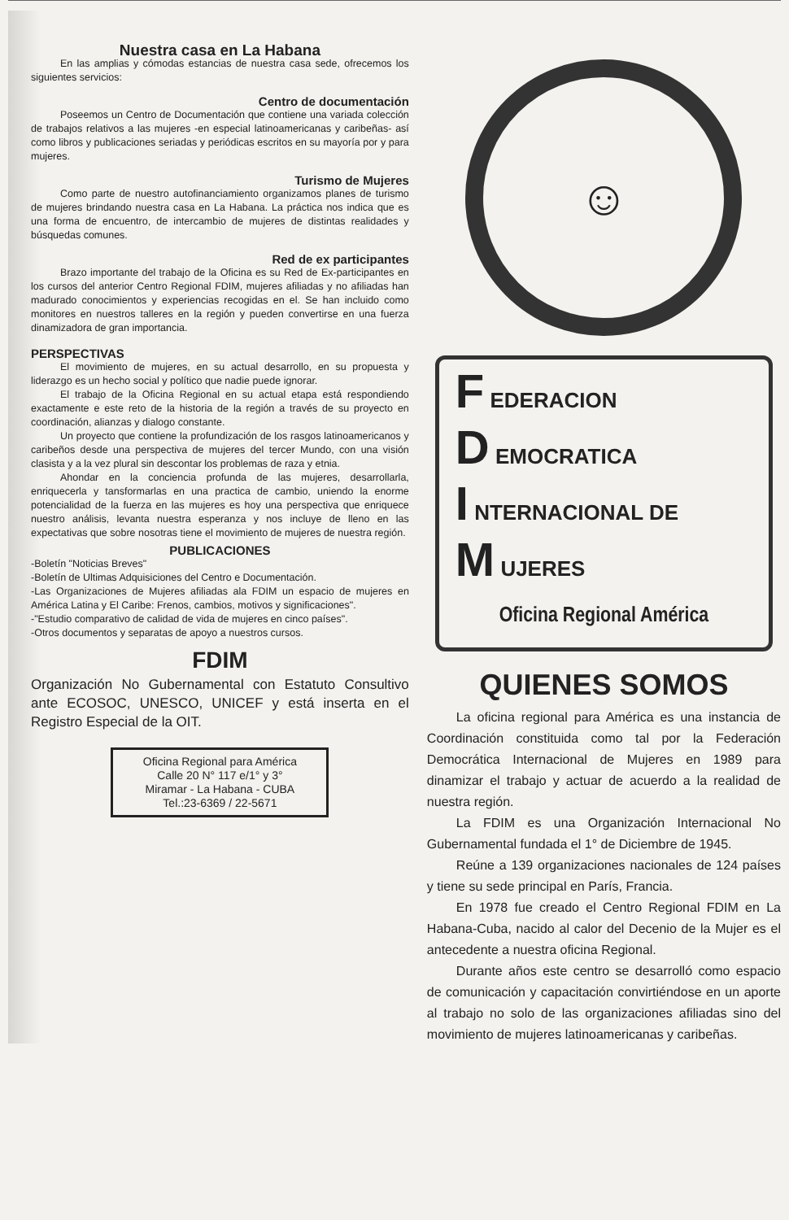Nuestra casa en La Habana
En las amplias y cómodas estancias de nuestra casa sede, ofrecemos los siguientes servicios:
Centro de documentación
Poseemos un Centro de Documentación que contiene una variada colección de trabajos relativos a las mujeres -en especial latinoamericanas y caribeñas- así como libros y publicaciones seriadas y periódicas escritos en su mayoría por y para mujeres.
Turismo de Mujeres
Como parte de nuestro autofinanciamiento organizamos planes de turismo de mujeres brindando nuestra casa en La Habana. La práctica nos indica que es una forma de encuentro, de intercambio de mujeres de distintas realidades y búsquedas comunes.
Red de ex participantes
Brazo importante del trabajo de la Oficina es su Red de Ex-participantes en los cursos del anterior Centro Regional FDIM, mujeres afiliadas y no afiliadas han madurado conocimientos y experiencias recogidas en el. Se han incluido como monitores en nuestros talleres en la región y pueden convertirse en una fuerza dinamizadora de gran importancia.
PERSPECTIVAS
El movimiento de mujeres, en su actual desarrollo, en su propuesta y liderazgo es un hecho social y político que nadie puede ignorar.
El trabajo de la Oficina Regional en su actual etapa está respondiendo exactamente e este reto de la historia de la región a través de su proyecto en coordinación, alianzas y dialogo constante.
Un proyecto que contiene la profundización de los rasgos latinoamericanos y caribeños desde una perspectiva de mujeres del tercer Mundo, con una visión clasista y a la vez plural sin descontar los problemas de raza y etnia.
Ahondar en la conciencia profunda de las mujeres, desarrollarla, enriquecerla y tansformarlas en una practica de cambio, uniendo la enorme potencialidad de la fuerza en las mujeres es hoy una perspectiva que enriquece nuestro análisis, levanta nuestra esperanza y nos incluye de lleno en las expectativas que sobre nosotras tiene el movimiento de mujeres de nuestra región.
PUBLICACIONES
-Boletín "Noticias Breves"
-Boletín de Ultimas Adquisiciones del Centro e Documentación.
-Las Organizaciones de Mujeres afiliadas ala FDIM un espacio de mujeres en América Latina y El Caribe: Frenos, cambios, motivos y significaciones".
-"Estudio comparativo de calidad de vida de mujeres en cinco países".
-Otros documentos y separatas de apoyo a nuestros cursos.
FDIM
Organización No Gubernamental con Estatuto Consultivo ante ECOSOC, UNESCO, UNICEF y está inserta en el Registro Especial de la OIT.
Oficina Regional para América
Calle 20 N° 117 e/1° y 3°
Miramar - La Habana - CUBA
Tel.:23-6369 / 22-5671
☺
F EDERACION
D EMOCRATICA
I NTERNACIONAL DE
M UJERES
Oficina Regional América
QUIENES SOMOS
La oficina regional para América es una instancia de Coordinación constituida como tal por la Federación Democrática Internacional de Mujeres en 1989 para dinamizar el trabajo y actuar de acuerdo a la realidad de nuestra región.
La FDIM es una Organización Internacional No Gubernamental fundada el 1° de Diciembre de 1945.
Reúne a 139 organizaciones nacionales de 124 países y tiene su sede principal en París, Francia.
En 1978 fue creado el Centro Regional FDIM en La Habana-Cuba, nacido al calor del Decenio de la Mujer es el antecedente a nuestra oficina Regional.
Durante años este centro se desarrolló como espacio de comunicación y capacitación convirtiéndose en un aporte al trabajo no solo de las organizaciones afiliadas sino del movimiento de mujeres latinoamericanas y caribeñas.